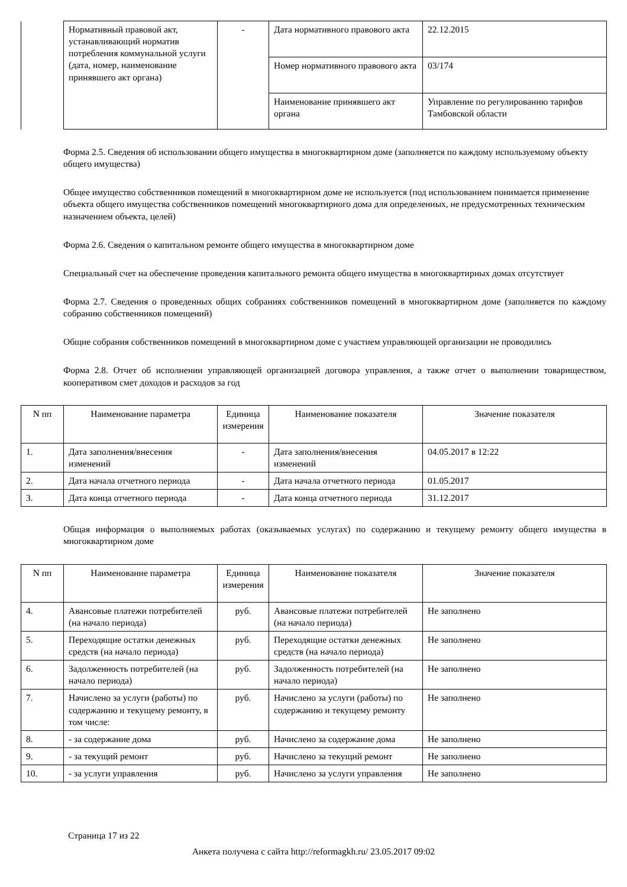| | Нормативный правовой акт, устанавливающий норматив потребления коммунальной услуги (дата, номер, наименование принявшего акт органа) | - | Дата нормативного правового акта | 22.12.2015 |
| | | | Номер нормативного правового акта | 03/174 |
| | | | Наименование принявшего акт органа | Управление по регулированию тарифов Тамбовской области |
Форма 2.5. Сведения об использовании общего имущества в многоквартирном доме (заполняется по каждому используемому объекту общего имущества)
Общее имущество собственников помещений в многоквартирном доме не используется (под использованием понимается применение объекта общего имущества собственников помещений многоквартирного дома для определенных, не предусмотренных техническим назначением объекта, целей)
Форма 2.6. Сведения о капитальном ремонте общего имущества в многоквартирном доме
Специальный счет на обеспечение проведения капитального ремонта общего имущества в многоквартирных домах отсутствует
Форма 2.7. Сведения о проведенных общих собраниях собственников помещений в многоквартирном доме (заполняется по каждому собранию собственников помещений)
Общие собрания собственников помещений в многоквартирном доме с участием управляющей организации не проводились
Форма 2.8. Отчет об исполнении управляющей организацией договора управления, а также отчет о выполнении товариществом, кооперативом смет доходов и расходов за год
| N пп | Наименование параметра | Единица измерения | Наименование показателя | Значение показателя |
| --- | --- | --- | --- | --- |
| 1. | Дата заполнения/внесения изменений | - | Дата заполнения/внесения изменений | 04.05.2017 в 12:22 |
| 2. | Дата начала отчетного периода | - | Дата начала отчетного периода | 01.05.2017 |
| 3. | Дата конца отчетного периода | - | Дата конца отчетного периода | 31.12.2017 |
Общая информация о выполняемых работах (оказываемых услугах) по содержанию и текущему ремонту общего имущества в многоквартирном доме
| N пп | Наименование параметра | Единица измерения | Наименование показателя | Значение показателя |
| --- | --- | --- | --- | --- |
| 4. | Авансовые платежи потребителей (на начало периода) | руб. | Авансовые платежи потребителей (на начало периода) | Не заполнено |
| 5. | Переходящие остатки денежных средств (на начало периода) | руб. | Переходящие остатки денежных средств (на начало периода) | Не заполнено |
| 6. | Задолженность потребителей (на начало периода) | руб. | Задолженность потребителей (на начало периода) | Не заполнено |
| 7. | Начислено за услуги (работы) по содержанию и текущему ремонту, в том числе: | руб. | Начислено за услуги (работы) по содержанию и текущему ремонту | Не заполнено |
| 8. | - за содержание дома | руб. | Начислено за содержание дома | Не заполнено |
| 9. | - за текущий ремонт | руб. | Начислено за текущий ремонт | Не заполнено |
| 10. | - за услуги управления | руб. | Начислено за услуги управления | Не заполнено |
Страница 17 из 22
Анкета получена с сайта http://reformagkh.ru/ 23.05.2017 09:02